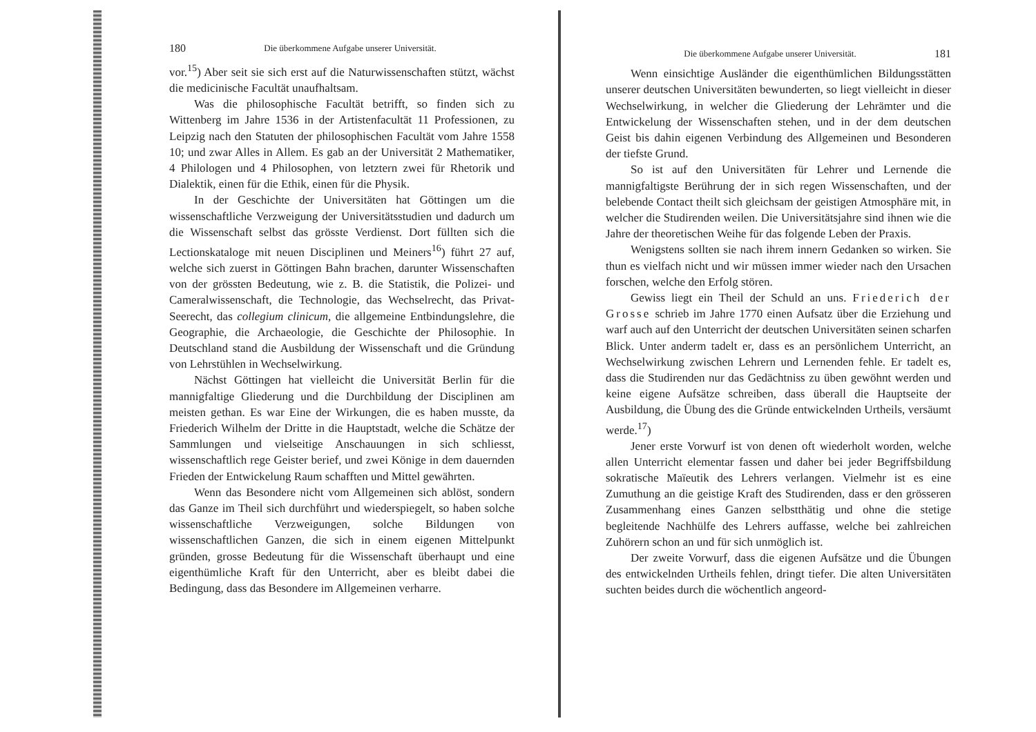180 Die überkommene Aufgabe unserer Universität.
vor.<sup>15</sup>) Aber seit sie sich erst auf die Naturwissenschaften stützt, wächst die medicinische Facultät unaufhaltsam.
Was die philosophische Facultät betrifft, so finden sich zu Wittenberg im Jahre 1536 in der Artistenfacultät 11 Professionen, zu Leipzig nach den Statuten der philosophischen Facultät vom Jahre 1558 10; und zwar Alles in Allem. Es gab an der Universität 2 Mathematiker, 4 Philologen und 4 Philosophen, von letztern zwei für Rhetorik und Dialektik, einen für die Ethik, einen für die Physik.
In der Geschichte der Universitäten hat Göttingen um die wissenschaftliche Verzweigung der Universitätsstudien und dadurch um die Wissenschaft selbst das grösste Verdienst. Dort füllten sich die Lectionskataloge mit neuen Disciplinen und Meiners<sup>16</sup>) führt 27 auf, welche sich zuerst in Göttingen Bahn brachen, darunter Wissenschaften von der grössten Bedeutung, wie z. B. die Statistik, die Polizei- und Cameralwissenschaft, die Technologie, das Wechselrecht, das Privat-Seerecht, das collegium clinicum, die allgemeine Entbindungslehre, die Geographie, die Archaeologie, die Geschichte der Philosophie. In Deutschland stand die Ausbildung der Wissenschaft und die Gründung von Lehrstühlen in Wechselwirkung.
Nächst Göttingen hat vielleicht die Universität Berlin für die mannigfaltige Gliederung und die Durchbildung der Disciplinen am meisten gethan. Es war Eine der Wirkungen, die es haben musste, da Friederich Wilhelm der Dritte in die Hauptstadt, welche die Schätze der Sammlungen und vielseitige Anschauungen in sich schliesst, wissenschaftlich rege Geister berief, und zwei Könige in dem dauernden Frieden der Entwickelung Raum schafften und Mittel gewährten.
Wenn das Besondere nicht vom Allgemeinen sich ablöst, sondern das Ganze im Theil sich durchführt und wiederspiegelt, so haben solche wissenschaftliche Verzweigungen, solche Bildungen von wissenschaftlichen Ganzen, die sich in einem eigenen Mittelpunkt gründen, grosse Bedeutung für die Wissenschaft überhaupt und eine eigenthümliche Kraft für den Unterricht, aber es bleibt dabei die Bedingung, dass das Besondere im Allgemeinen verharre.
Die überkommene Aufgabe unserer Universität. 181
Wenn einsichtige Ausländer die eigenthümlichen Bildungsstätten unserer deutschen Universitäten bewunderten, so liegt vielleicht in dieser Wechselwirkung, in welcher die Gliederung der Lehrämter und die Entwickelung der Wissenschaften stehen, und in der dem deutschen Geist bis dahin eigenen Verbindung des Allgemeinen und Besonderen der tiefste Grund.
So ist auf den Universitäten für Lehrer und Lernende die mannigfaltigste Berührung der in sich regen Wissenschaften, und der belebende Contact theilt sich gleichsam der geistigen Atmosphäre mit, in welcher die Studirenden weilen. Die Universitätsjahre sind ihnen wie die Jahre der theoretischen Weihe für das folgende Leben der Praxis.
Wenigstens sollten sie nach ihrem innern Gedanken so wirken. Sie thun es vielfach nicht und wir müssen immer wieder nach den Ursachen forschen, welche den Erfolg stören.
Gewiss liegt ein Theil der Schuld an uns. Friederich der Grosse schrieb im Jahre 1770 einen Aufsatz über die Erziehung und warf auch auf den Unterricht der deutschen Universitäten seinen scharfen Blick. Unter anderm tadelt er, dass es an persönlichem Unterricht, an Wechselwirkung zwischen Lehrern und Lernenden fehle. Er tadelt es, dass die Studirenden nur das Gedächtniss zu üben gewöhnt werden und keine eigene Aufsätze schreiben, dass überall die Hauptseite der Ausbildung, die Übung des die Gründe entwickelnden Urtheils, versäumt werde.<sup>17</sup>)
Jener erste Vorwurf ist von denen oft wiederholt worden, welche allen Unterricht elementar fassen und daher bei jeder Begriffsbildung sokratische Maïeutik des Lehrers verlangen. Vielmehr ist es eine Zumuthung an die geistige Kraft des Studirenden, dass er den grösseren Zusammenhang eines Ganzen selbstthätig und ohne die stetige begleitende Nachhülfe des Lehrers auffasse, welche bei zahlreichen Zuhörern schon an und für sich unmöglich ist.
Der zweite Vorwurf, dass die eigenen Aufsätze und die Übungen des entwickelnden Urtheils fehlen, dringt tiefer. Die alten Universitäten suchten beides durch die wöchentlich angeord-